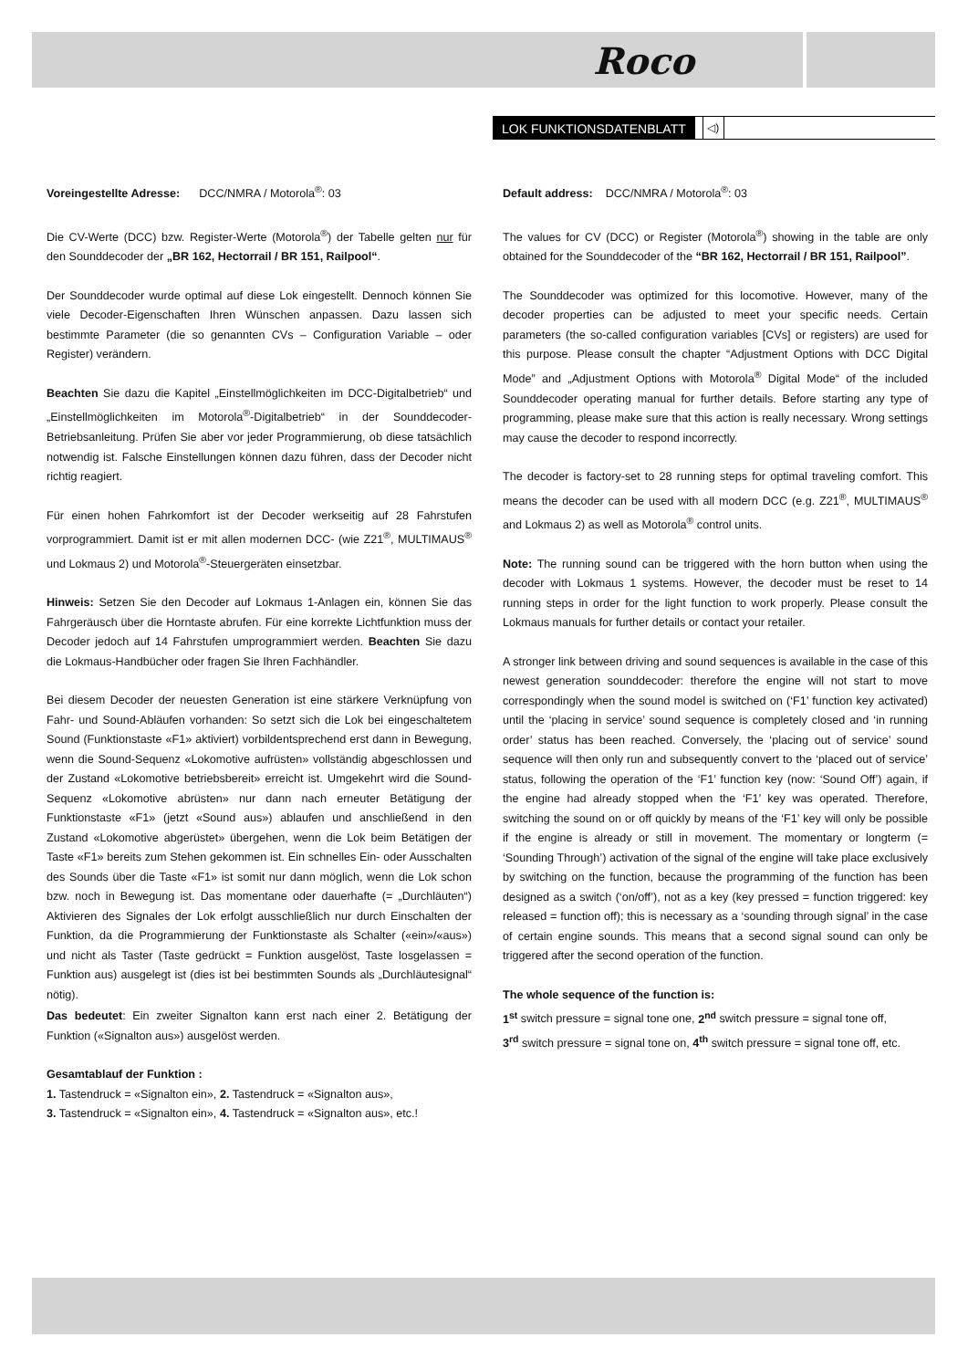Roco
LOK FUNKTIONSDATENBLATT ◁)
Voreingestellte Adresse: DCC/NMRA / Motorola<sup>®</sup>: 03
Die CV-Werte (DCC) bzw. Register-Werte (Motorola<sup>®</sup>) der Tabelle gelten nur für den Sounddecoder der „BR 162, Hectorrail / BR 151, Railpool“.
Der Sounddecoder wurde optimal auf diese Lok eingestellt. Dennoch können Sie viele Decoder-Eigenschaften Ihren Wünschen anpassen. Dazu lassen sich bestimmte Parameter (die so genannten CVs – Configuration Variable – oder Register) verändern.
Beachten Sie dazu die Kapitel „Einstellmöglichkeiten im DCC-Digitalbetrieb“ und „Einstellmöglichkeiten im Motorola<sup>®</sup>-Digitalbetrieb“ in der Sounddecoder- Betriebsanleitung. Prüfen Sie aber vor jeder Programmierung, ob diese tatsächlich notwendig ist. Falsche Einstellungen können dazu führen, dass der Decoder nicht richtig reagiert.
Für einen hohen Fahrkomfort ist der Decoder werkseitig auf 28 Fahrstufen vorprogrammiert. Damit ist er mit allen modernen DCC- (wie Z21<sup>®</sup>, MULTIMAUS<sup>®</sup> und Lokmaus 2) und Motorola<sup>®</sup>-Steuergeräten einsetzbar.
Hinweis: Setzen Sie den Decoder auf Lokmaus 1-Anlagen ein, können Sie das Fahrgeräusch über die Horntaste abrufen. Für eine korrekte Lichtfunktion muss der Decoder jedoch auf 14 Fahrstufen umprogrammiert werden. Beachten Sie dazu die Lokmaus-Handbücher oder fragen Sie Ihren Fachhändler.
Bei diesem Decoder der neuesten Generation ist eine stärkere Verknüpfung von Fahr- und Sound-Abläufen vorhanden: So setzt sich die Lok bei eingeschaltetem Sound (Funktionstaste «F1» aktiviert) vorbildentsprechend erst dann in Bewegung, wenn die Sound-Sequenz «Lokomotive aufrüsten» vollständig abgeschlossen und der Zustand «Lokomotive betriebsbereit» erreicht ist. Umgekehrt wird die Sound-Sequenz «Lokomotive abrüsten» nur dann nach erneuter Betätigung der Funktionstaste «F1» (jetzt «Sound aus») ablaufen und anschließend in den Zustand «Lokomotive abgerüstet» übergehen, wenn die Lok beim Betätigen der Taste «F1» bereits zum Stehen gekommen ist. Ein schnelles Ein- oder Ausschalten des Sounds über die Taste «F1» ist somit nur dann möglich, wenn die Lok schon bzw. noch in Bewegung ist. Das momentane oder dauerhafte (= „Durchläuten“) Aktivieren des Signales der Lok erfolgt ausschließlich nur durch Einschalten der Funktion, da die Programmierung der Funktionstaste als Schalter («ein»/«aus») und nicht als Taster (Taste gedrückt = Funktion ausgelöst, Taste losgelassen = Funktion aus) ausgelegt ist (dies ist bei bestimmten Sounds als „Durchläutesignal“ nötig).
Das bedeutet: Ein zweiter Signalton kann erst nach einer 2. Betätigung der Funktion («Signalton aus») ausgelöst werden.
Gesamtablauf der Funktion :
1. Tastendruck = «Signalton ein», 2. Tastendruck = «Signalton aus»,
3. Tastendruck = «Signalton ein», 4. Tastendruck = «Signalton aus», etc.!
Default address: DCC/NMRA / Motorola<sup>®</sup>: 03
The values for CV (DCC) or Register (Motorola<sup>®</sup>) showing in the table are only obtained for the Sounddecoder of the “BR 162, Hectorrail / BR 151, Railpool”.
The Sounddecoder was optimized for this locomotive. However, many of the decoder properties can be adjusted to meet your specific needs. Certain parameters (the so-called configuration variables [CVs] or registers) are used for this purpose. Please consult the chapter “Adjustment Options with DCC Digital Mode” and „Adjustment Options with Motorola<sup>®</sup> Digital Mode“ of the included Sounddecoder operating manual for further details. Before starting any type of programming, please make sure that this action is really necessary. Wrong settings may cause the decoder to respond incorrectly.
The decoder is factory-set to 28 running steps for optimal traveling comfort. This means the decoder can be used with all modern DCC (e.g. Z21<sup>®</sup>, MULTIMAUS<sup>®</sup> and Lokmaus 2) as well as Motorola<sup>®</sup> control units.
Note: The running sound can be triggered with the horn button when using the decoder with Lokmaus 1 systems. However, the decoder must be reset to 14 running steps in order for the light function to work properly. Please consult the Lokmaus manuals for further details or contact your retailer.
A stronger link between driving and sound sequences is available in the case of this newest generation sounddecoder: therefore the engine will not start to move correspondingly when the sound model is switched on (‘F1’ function key activated) until the ‘placing in service’ sound sequence is completely closed and ‘in running order’ status has been reached. Conversely, the ‘placing out of service’ sound sequence will then only run and subsequently convert to the ‘placed out of service’ status, following the operation of the ‘F1’ function key (now: ‘Sound Off’) again, if the engine had already stopped when the ‘F1’ key was operated. Therefore, switching the sound on or off quickly by means of the ‘F1’ key will only be possible if the engine is already or still in movement. The momentary or longterm (= ‘Sounding Through’) activation of the signal of the engine will take place exclusively by switching on the function, because the programming of the function has been designed as a switch (‘on/off’), not as a key (key pressed = function triggered: key released = function off); this is necessary as a ‘sounding through signal’ in the case of certain engine sounds. This means that a second signal sound can only be triggered after the second operation of the function.
The whole sequence of the function is:
1<sup>st</sup> switch pressure = signal tone one, 2<sup>nd</sup> switch pressure = signal tone off,
3<sup>rd</sup> switch pressure = signal tone on, 4<sup>th</sup> switch pressure = signal tone off, etc.